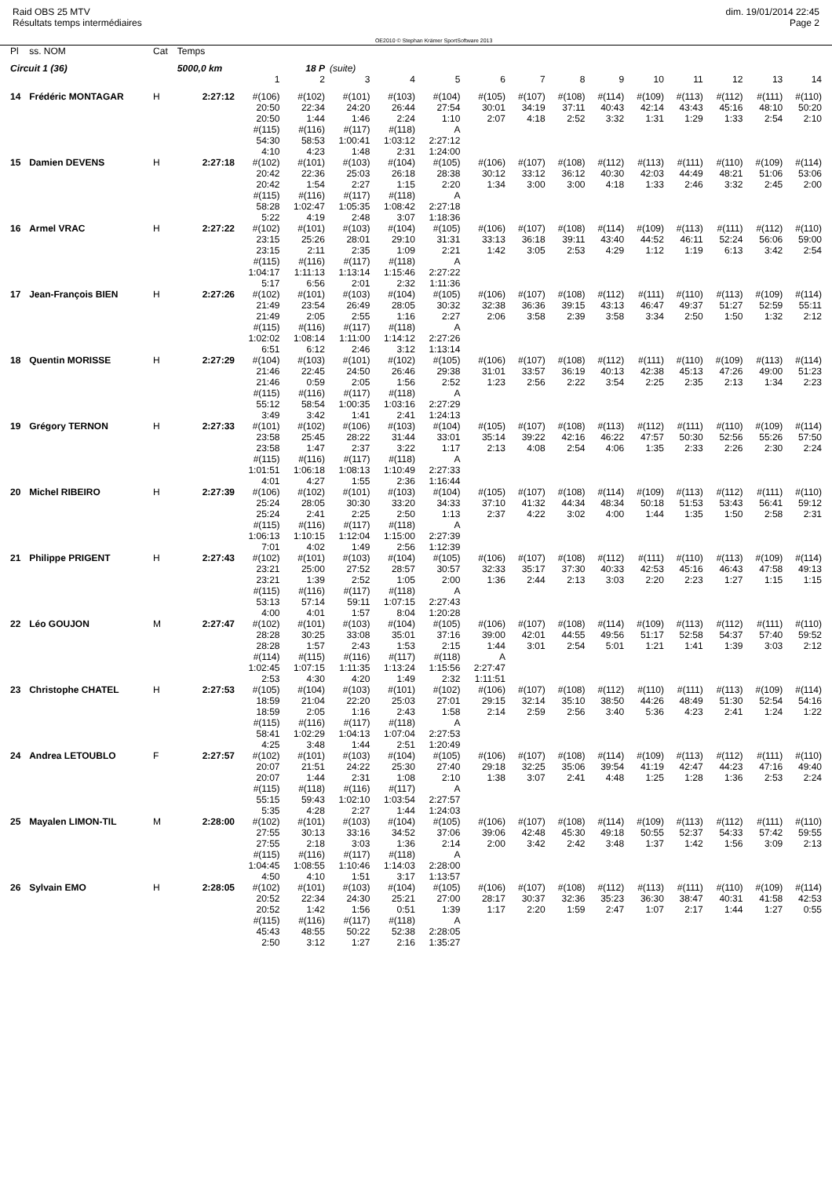Raid OBS 25 MTV
Résultats temps intermédiaires
OE2010 © Stephan Krämer SportSoftware 2013
dim. 19/01/2014 22:45
Page 2
| Pl | ss. NOM | Cat | Temps | | | | | | | | | | | | | | |
| Circuit 1 (36) | | | 5000,0 km | | 18 P | (suite) | | | | | | | | | | | |
| | | | | 1 | 2 | 3 | 4 | 5 | 6 | 7 | 8 | 9 | 10 | 11 | 12 | 13 | 14 |
| 14 | Frédéric MONTAGAR | H | 2:27:12 | #(106) 20:50 20:50 #(115) 54:30 4:10 | #(102) 22:34 1:44 #(116) 58:53 4:23 | #(101) 24:20 1:46 #(117) 1:00:41 1:48 | #(103) 26:44 2:24 #(118) 1:03:12 2:31 | #(104) 27:54 1:10 A 2:27:12 1:24:00 | #(105) 30:01 2:07 | #(107) 34:19 4:18 | #(108) 37:11 2:52 | #(114) 40:43 3:32 | #(109) 42:14 1:31 | #(113) 43:43 1:29 | #(112) 45:16 1:33 | #(111) 48:10 2:54 | #(110) 50:20 2:10 |
| 15 | Damien DEVENS | H | 2:27:18 | #(102) 20:42 20:42 #(115) 58:28 5:22 | #(101) 22:36 1:54 #(116) 1:02:47 4:19 | #(103) 25:03 2:27 #(117) 1:05:35 2:48 | #(104) 26:18 1:15 #(118) 1:08:42 3:07 | #(105) 28:38 2:20 A 2:27:18 1:18:36 | #(106) 30:12 1:34 | #(107) 33:12 3:00 | #(108) 36:12 3:00 | #(112) 40:30 4:18 | #(113) 42:03 1:33 | #(111) 44:49 2:46 | #(110) 48:21 3:32 | #(109) 51:06 2:45 | #(114) 53:06 2:00 |
| 16 | Armel VRAC | H | 2:27:22 | #(102) 23:15 23:15 #(115) 1:04:17 5:17 | #(101) 25:26 2:11 #(116) 1:11:13 6:56 | #(103) 28:01 2:35 #(117) 1:13:14 2:01 | #(104) 29:10 1:09 #(118) 1:15:46 2:32 | #(105) 31:31 2:21 A 2:27:22 1:11:36 | #(106) 33:13 1:42 | #(107) 36:18 3:05 | #(108) 39:11 2:53 | #(114) 43:40 4:29 | #(109) 44:52 1:12 | #(113) 46:11 1:19 | #(111) 52:24 6:13 | #(112) 56:06 3:42 | #(110) 59:00 2:54 |
| 17 | Jean-François BIEN | H | 2:27:26 | #(102) 21:49 21:49 #(115) 1:02:02 6:51 | #(101) 23:54 2:05 #(116) 1:08:14 6:12 | #(103) 26:49 2:55 #(117) 1:11:00 2:46 | #(104) 28:05 1:16 #(118) 1:14:12 3:12 | #(105) 30:32 2:27 A 2:27:26 1:13:14 | #(106) 32:38 2:06 | #(107) 36:36 3:58 | #(108) 39:15 2:39 | #(112) 43:13 3:58 | #(111) 46:47 3:34 | #(110) 49:37 2:50 | #(113) 51:27 1:50 | #(109) 52:59 1:32 | #(114) 55:11 2:12 |
| 18 | Quentin MORISSE | H | 2:27:29 | #(104) 21:46 21:46 #(115) 55:12 3:49 | #(103) 22:45 0:59 #(116) 58:54 3:42 | #(101) 24:50 2:05 #(117) 1:00:35 1:41 | #(102) 26:46 1:56 #(118) 1:03:16 2:41 | #(105) 29:38 2:52 A 2:27:29 1:24:13 | #(106) 31:01 1:23 | #(107) 33:57 2:56 | #(108) 36:19 2:22 | #(112) 40:13 3:54 | #(111) 42:38 2:25 | #(110) 45:13 2:35 | #(109) 47:26 2:13 | #(113) 49:00 1:34 | #(114) 51:23 2:23 |
| 19 | Grégory TERNON | H | 2:27:33 | #(101) 23:58 23:58 #(115) 1:01:51 4:01 | #(102) 25:45 1:47 #(116) 1:06:18 4:27 | #(106) 28:22 2:37 #(117) 1:08:13 1:55 | #(103) 31:44 3:22 #(118) 1:10:49 2:36 | #(104) 33:01 1:17 A 2:27:33 1:16:44 | #(105) 35:14 2:13 | #(107) 39:22 4:08 | #(108) 42:16 2:54 | #(113) 46:22 4:06 | #(112) 47:57 1:35 | #(111) 50:30 2:33 | #(110) 52:56 2:26 | #(109) 55:26 2:30 | #(114) 57:50 2:24 |
| 20 | Michel RIBEIRO | H | 2:27:39 | #(106) 25:24 25:24 #(115) 1:06:13 7:01 | #(102) 28:05 2:41 #(116) 1:10:15 4:02 | #(101) 30:30 2:25 #(117) 1:12:04 1:49 | #(103) 33:20 2:50 #(118) 1:15:00 2:56 | #(104) 34:33 1:13 A 2:27:39 1:12:39 | #(105) 37:10 2:37 | #(107) 41:32 4:22 | #(108) 44:34 3:02 | #(114) 48:34 4:00 | #(109) 50:18 1:44 | #(113) 51:53 1:35 | #(112) 53:43 1:50 | #(111) 56:41 2:58 | #(110) 59:12 2:31 |
| 21 | Philippe PRIGENT | H | 2:27:43 | #(102) 23:21 23:21 #(115) 53:13 4:00 | #(101) 25:00 1:39 #(116) 57:14 4:01 | #(103) 27:52 2:52 #(117) 59:11 1:57 | #(104) 28:57 1:05 #(118) 1:07:15 8:04 | #(105) 30:57 2:00 A 2:27:43 1:20:28 | #(106) 32:33 1:36 | #(107) 35:17 2:44 | #(108) 37:30 2:13 | #(112) 40:33 3:03 | #(111) 42:53 2:20 | #(110) 45:16 2:23 | #(113) 46:43 1:27 | #(109) 47:58 1:15 | #(114) 49:13 1:15 |
| 22 | Léo GOUJON | M | 2:27:47 | #(102) 28:28 28:28 #(114) 1:02:45 2:53 | #(101) 30:25 1:57 #(115) 1:07:15 4:30 | #(103) 33:08 2:43 #(116) 1:11:35 4:20 | #(104) 35:01 1:53 #(117) 1:13:24 1:49 | #(105) 37:16 2:15 #(118) 1:15:56 2:32 | #(106) 39:00 1:44 A 2:27:47 1:11:51 | #(107) 42:01 3:01 | #(108) 44:55 2:54 | #(114) 49:56 5:01 | #(109) 51:17 1:21 | #(113) 52:58 1:41 | #(112) 54:37 1:39 | #(111) 57:40 3:03 | #(110) 59:52 2:12 |
| 23 | Christophe CHATEL | H | 2:27:53 | #(105) 18:59 18:59 #(115) 58:41 4:25 | #(104) 21:04 2:05 #(116) 1:02:29 3:48 | #(103) 22:20 1:16 #(117) 1:04:13 1:44 | #(101) 25:03 2:43 #(118) 1:07:04 2:51 | #(102) 27:01 1:58 A 2:27:53 1:20:49 | #(106) 29:15 2:14 | #(107) 32:14 2:59 | #(108) 35:10 2:56 | #(112) 38:50 3:40 | #(110) 44:26 5:36 | #(111) 48:49 4:23 | #(113) 51:30 2:41 | #(109) 52:54 1:24 | #(114) 54:16 1:22 |
| 24 | Andrea LETOUBLO | F | 2:27:57 | #(102) 20:07 20:07 #(115) 55:15 5:35 | #(101) 21:51 1:44 #(118) 59:43 4:28 | #(103) 24:22 2:31 #(116) 1:02:10 2:27 | #(104) 25:30 1:08 #(117) 1:03:54 1:44 | #(105) 27:40 2:10 A 2:27:57 1:24:03 | #(106) 29:18 1:38 | #(107) 32:25 3:07 | #(108) 35:06 2:41 | #(114) 39:54 4:48 | #(109) 41:19 1:25 | #(113) 42:47 1:28 | #(112) 44:23 1:36 | #(111) 47:16 2:53 | #(110) 49:40 2:24 |
| 25 | Mayalen LIMON-TIL | M | 2:28:00 | #(102) 27:55 27:55 #(115) 1:04:45 4:50 | #(101) 30:13 2:18 #(116) 1:08:55 4:10 | #(103) 33:16 3:03 #(117) 1:10:46 1:51 | #(104) 34:52 1:36 #(118) 1:14:03 3:17 | #(105) 37:06 2:14 A 2:28:00 1:13:57 | #(106) 39:06 2:00 | #(107) 42:48 3:42 | #(108) 45:30 2:42 | #(114) 49:18 3:48 | #(109) 50:55 1:37 | #(113) 52:37 1:42 | #(112) 54:33 1:56 | #(111) 57:42 3:09 | #(110) 59:55 2:13 |
| 26 | Sylvain EMO | H | 2:28:05 | #(102) 20:52 20:52 #(115) 45:43 2:50 | #(101) 22:34 1:42 #(116) 48:55 3:12 | #(103) 24:30 1:56 #(117) 50:22 1:27 | #(104) 25:21 0:51 #(118) 52:38 2:16 | #(105) 27:00 1:39 A 2:28:05 1:35:27 | #(106) 28:17 1:17 | #(107) 30:37 2:20 | #(108) 32:36 1:59 | #(112) 35:23 2:47 | #(113) 36:30 1:07 | #(111) 38:47 2:17 | #(110) 40:31 1:44 | #(109) 41:58 1:27 | #(114) 42:53 0:55 |